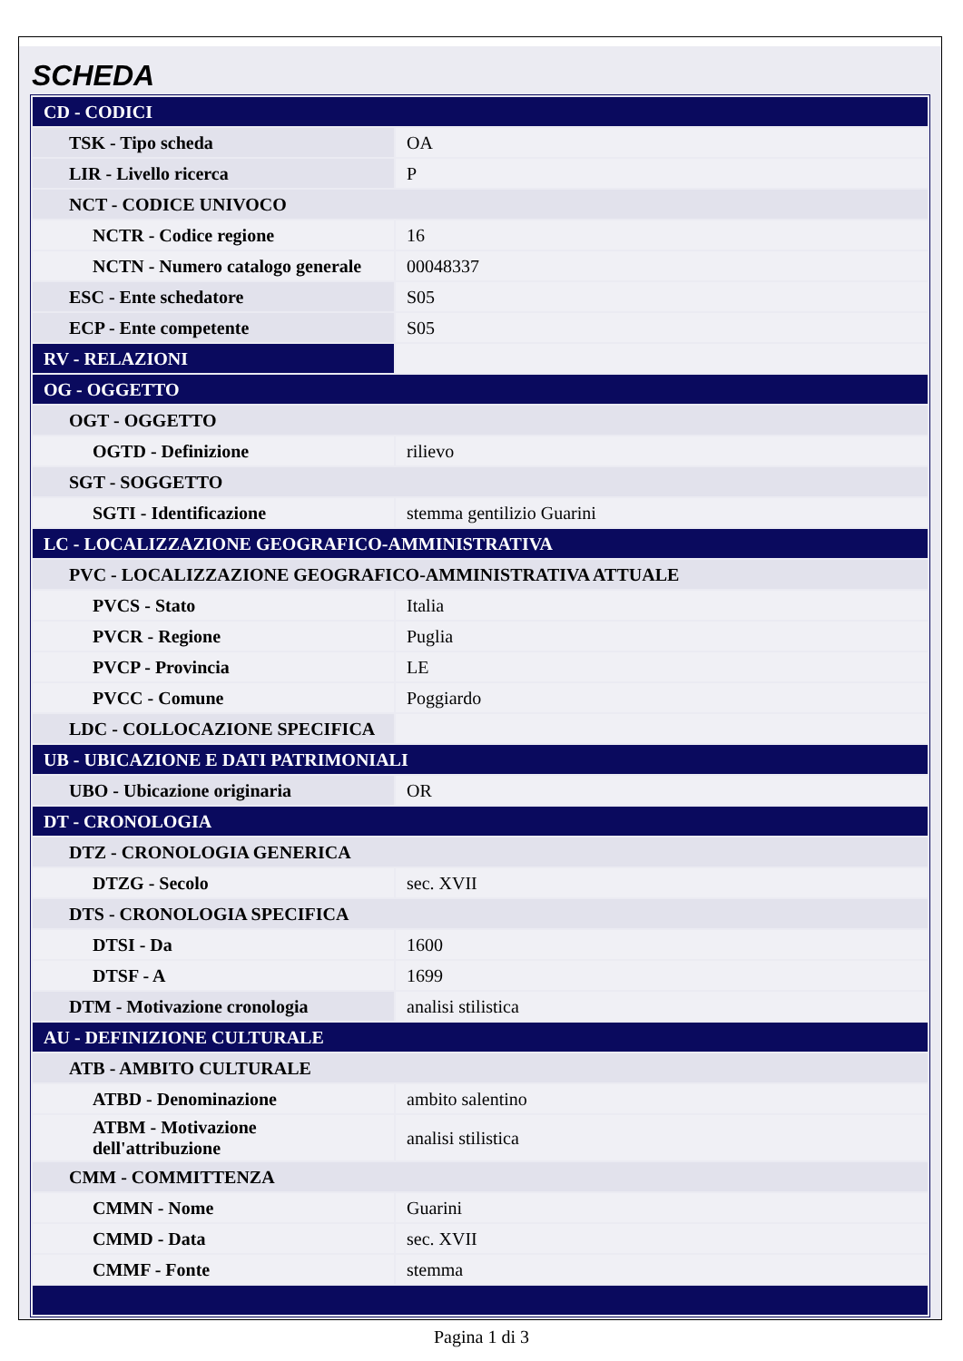SCHEDA
| CD - CODICI | |
| TSK - Tipo scheda | OA |
| LIR - Livello ricerca | P |
| NCT - CODICE UNIVOCO | |
| NCTR - Codice regione | 16 |
| NCTN - Numero catalogo generale | 00048337 |
| ESC - Ente schedatore | S05 |
| ECP - Ente competente | S05 |
| RV - RELAZIONI | |
| OG - OGGETTO | |
| OGT - OGGETTO | |
| OGTD - Definizione | rilievo |
| SGT - SOGGETTO | |
| SGTI - Identificazione | stemma gentilizio Guarini |
| LC - LOCALIZZAZIONE GEOGRAFICO-AMMINISTRATIVA | |
| PVC - LOCALIZZAZIONE GEOGRAFICO-AMMINISTRATIVA ATTUALE | |
| PVCS - Stato | Italia |
| PVCR - Regione | Puglia |
| PVCP - Provincia | LE |
| PVCC - Comune | Poggiardo |
| LDC - COLLOCAZIONE SPECIFICA | |
| UB - UBICAZIONE E DATI PATRIMONIALI | |
| UBO - Ubicazione originaria | OR |
| DT - CRONOLOGIA | |
| DTZ - CRONOLOGIA GENERICA | |
| DTZG - Secolo | sec. XVII |
| DTS - CRONOLOGIA SPECIFICA | |
| DTSI - Da | 1600 |
| DTSF - A | 1699 |
| DTM - Motivazione cronologia | analisi stilistica |
| AU - DEFINIZIONE CULTURALE | |
| ATB - AMBITO CULTURALE | |
| ATBD - Denominazione | ambito salentino |
| ATBM - Motivazione dell'attribuzione | analisi stilistica |
| CMM - COMMITTENZA | |
| CMMN - Nome | Guarini |
| CMMD - Data | sec. XVII |
| CMMF - Fonte | stemma |
Pagina 1 di 3